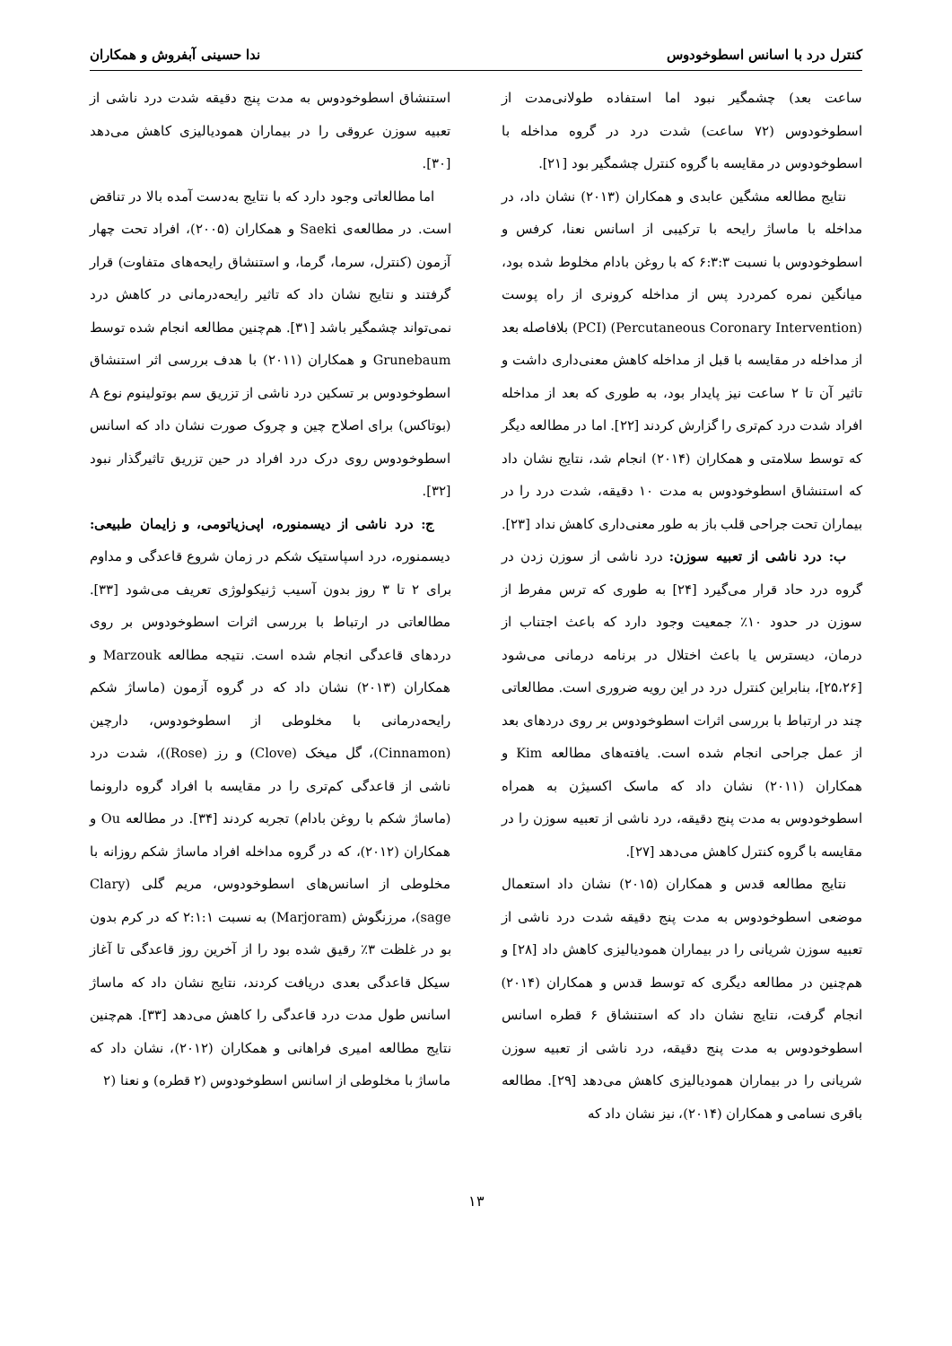کنترل درد با اسانس اسطوخودوس ندا حسینی آبفروش و همکاران
ساعت بعد) چشمگیر نبود اما استفاده طولانی‌مدت از اسطوخودوس (۷۲ ساعت) شدت درد در گروه مداخله با اسطوخودوس در مقایسه با گروه کنترل چشمگیر بود [۲۱].
نتایج مطالعه مشگین عابدی و همکاران (۲۰۱۳) نشان داد، در مداخله با ماساژ رایحه با ترکیبی از اسانس نعنا، کرفس و اسطوخودوس با نسبت ۶:۳:۳ که با روغن بادام مخلوط شده بود، میانگین نمره کمردرد پس از مداخله کرونری از راه پوست (Percutaneous Coronary Intervention) (PCI) بلافاصله بعد از مداخله در مقایسه با قبل از مداخله کاهش معنی‌داری داشت و تاثیر آن تا ۲ ساعت نیز پایدار بود، به طوری که بعد از مداخله افراد شدت درد کم‌تری را گزارش کردند [۲۲]. اما در مطالعه دیگر که توسط سلامتی و همکاران (۲۰۱۴) انجام شد، نتایج نشان داد که استنشاق اسطوخودوس به مدت ۱۰ دقیقه، شدت درد را در بیماران تحت جراحی قلب باز به طور معنی‌داری کاهش نداد [۲۳].
ب: درد ناشی از تعبیه سوزن: درد ناشی از سوزن زدن در گروه درد حاد قرار می‌گیرد [۲۴] به طوری که ترس مفرط از سوزن در حدود ۱۰٪ جمعیت وجود دارد که باعث اجتناب از درمان، دیسترس یا باعث اختلال در برنامه درمانی می‌شود [۲۵،۲۶]، بنابراین کنترل درد در این رویه ضروری است. مطالعاتی چند در ارتباط با بررسی اثرات اسطوخودوس بر روی دردهای بعد از عمل جراحی انجام شده است. یافته‌های مطالعه Kim و همکاران (۲۰۱۱) نشان داد که ماسک اکسیژن به همراه اسطوخودوس به مدت پنج دقیقه، درد ناشی از تعبیه سوزن را در مقایسه با گروه کنترل کاهش می‌دهد [۲۷].
نتایج مطالعه قدس و همکاران (۲۰۱۵) نشان داد استعمال موضعی اسطوخودوس به مدت پنج دقیقه شدت درد ناشی از تعبیه سوزن شریانی را در بیماران همودیالیزی کاهش داد [۲۸] و هم‌چنین در مطالعه دیگری که توسط قدس و همکاران (۲۰۱۴) انجام گرفت، نتایج نشان داد که استنشاق ۶ قطره اسانس اسطوخودوس به مدت پنج دقیقه، درد ناشی از تعبیه سوزن شریانی را در بیماران همودیالیزی کاهش می‌دهد [۲۹]. مطالعه باقری نسامی و همکاران (۲۰۱۴)، نیز نشان داد که
استنشاق اسطوخودوس به مدت پنج دقیقه شدت درد ناشی از تعبیه سوزن عروقی را در بیماران همودیالیزی کاهش می‌دهد [۳۰].
اما مطالعاتی وجود دارد که با نتایج به‌دست آمده بالا در تناقض است. در مطالعه‌ی Saeki و همکاران (۲۰۰۵)، افراد تحت چهار آزمون (کنترل، سرما، گرما، و استنشاق رایحه‌های متفاوت) قرار گرفتند و نتایج نشان داد که تاثیر رایحه‌درمانی در کاهش درد نمی‌تواند چشمگیر باشد [۳۱]. هم‌چنین مطالعه انجام شده توسط Grunebaum و همکاران (۲۰۱۱) با هدف بررسی اثر استنشاق اسطوخودوس بر تسکین درد ناشی از تزریق سم بوتولینوم نوع A (بوتاکس) برای اصلاح چین و چروک صورت نشان داد که اسانس اسطوخودوس روی درک درد افراد در حین تزریق تاثیرگذار نبود [۳۲].
ج: درد ناشی از دیسمنوره، اپی‌زیاتومی، و زایمان طبیعی: دیسمنوره، درد اسپاستیک شکم در زمان شروع قاعدگی و مداوم برای ۲ تا ۳ روز بدون آسیب ژنیکولوژی تعریف می‌شود [۳۳]. مطالعاتی در ارتباط با بررسی اثرات اسطوخودوس بر روی دردهای قاعدگی انجام شده است. نتیجه مطالعه Marzouk و همکاران (۲۰۱۳) نشان داد که در گروه آزمون (ماساژ شکم رایحه‌درمانی با مخلوطی از اسطوخودوس، دارچین (Cinnamon)، گل میخک (Clove) و رز (Rose))، شدت درد ناشی از قاعدگی کم‌تری را در مقایسه با افراد گروه دارونما (ماساژ شکم با روغن بادام) تجربه کردند [۳۴]. در مطالعه Ou و همکاران (۲۰۱۲)، که در گروه مداخله افراد ماساژ شکم روزانه با مخلوطی از اسانس‌های اسطوخودوس، مریم گلی (Clary sage)، مرزنگوش (Marjoram) به نسبت ۲:۱:۱ که در کرم بدون بو در غلظت ۳٪ رقیق شده بود را از آخرین روز قاعدگی تا آغاز سیکل قاعدگی بعدی دریافت کردند، نتایج نشان داد که ماساژ اسانس طول مدت درد قاعدگی را کاهش می‌دهد [۳۳]. هم‌چنین نتایج مطالعه امیری فراهانی و همکاران (۲۰۱۲)، نشان داد که ماساژ با مخلوطی از اسانس اسطوخودوس (۲ قطره) و نعنا (۲
۱۳